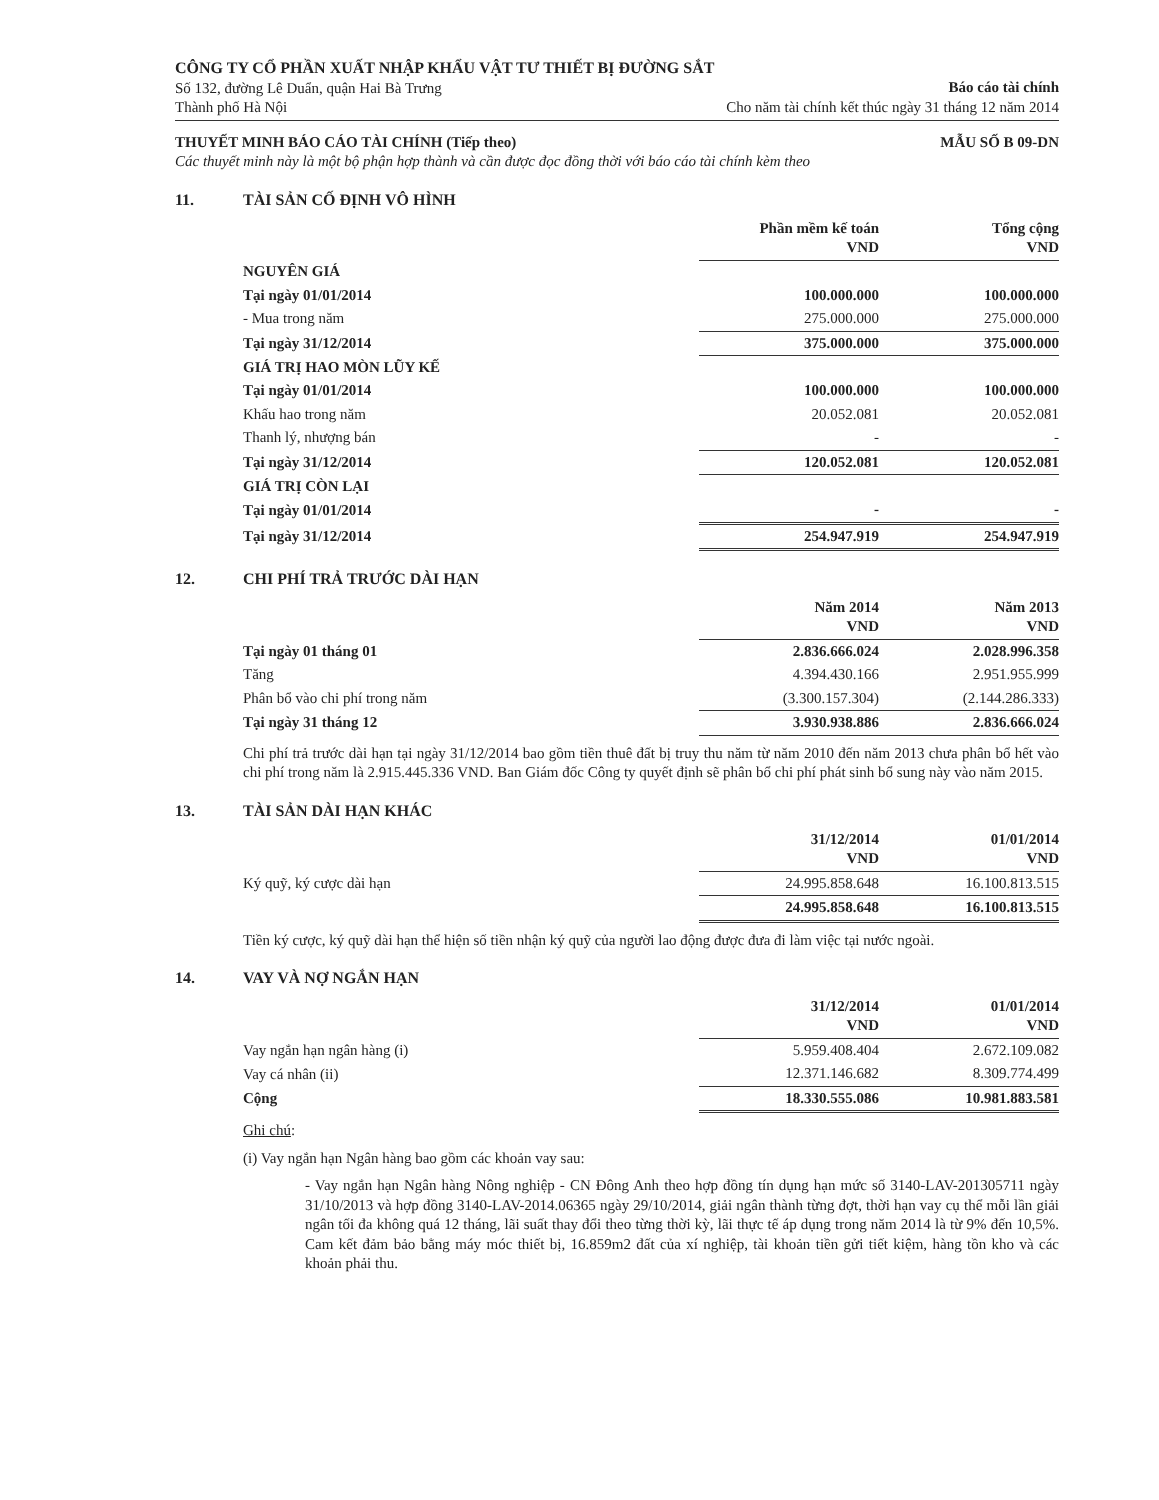CÔNG TY CỔ PHẦN XUẤT NHẬP KHẨU VẬT TƯ THIẾT BỊ ĐƯỜNG SẮT
Số 132, đường Lê Duẩn, quận Hai Bà Trưng
Thành phố Hà Nội
Báo cáo tài chính
Cho năm tài chính kết thúc ngày 31 tháng 12 năm 2014
THUYẾT MINH BÁO CÁO TÀI CHÍNH (Tiếp theo) MẪU SỐ B 09-DN
Các thuyết minh này là một bộ phận hợp thành và cần được đọc đồng thời với báo cáo tài chính kèm theo
11. TÀI SẢN CỐ ĐỊNH VÔ HÌNH
| | Phần mềm kế toán VND | Tổng cộng VND |
| --- | --- | --- |
| NGUYÊN GIÁ | | |
| Tại ngày 01/01/2014 | 100.000.000 | 100.000.000 |
| - Mua trong năm | 275.000.000 | 275.000.000 |
| Tại ngày 31/12/2014 | 375.000.000 | 375.000.000 |
| GIÁ TRỊ HAO MÒN LŨY KẾ | | |
| Tại ngày 01/01/2014 | 100.000.000 | 100.000.000 |
| Khấu hao trong năm | 20.052.081 | 20.052.081 |
| Thanh lý, nhượng bán | - | - |
| Tại ngày 31/12/2014 | 120.052.081 | 120.052.081 |
| GIÁ TRỊ CÒN LẠI | | |
| Tại ngày 01/01/2014 | - | - |
| Tại ngày 31/12/2014 | 254.947.919 | 254.947.919 |
12. CHI PHÍ TRẢ TRƯỚC DÀI HẠN
| | Năm 2014 VND | Năm 2013 VND |
| --- | --- | --- |
| Tại ngày 01 tháng 01 | 2.836.666.024 | 2.028.996.358 |
| Tăng | 4.394.430.166 | 2.951.955.999 |
| Phân bổ vào chi phí trong năm | (3.300.157.304) | (2.144.286.333) |
| Tại ngày 31 tháng 12 | 3.930.938.886 | 2.836.666.024 |
Chi phí trả trước dài hạn tại ngày 31/12/2014 bao gồm tiền thuê đất bị truy thu năm từ năm 2010 đến năm 2013 chưa phân bổ hết vào chi phí trong năm là 2.915.445.336 VND. Ban Giám đốc Công ty quyết định sẽ phân bổ chi phí phát sinh bổ sung này vào năm 2015.
13. TÀI SẢN DÀI HẠN KHÁC
| | 31/12/2014 VND | 01/01/2014 VND |
| --- | --- | --- |
| Ký quỹ, ký cược dài hạn | 24.995.858.648 | 16.100.813.515 |
| | 24.995.858.648 | 16.100.813.515 |
Tiền ký cược, ký quỹ dài hạn thể hiện số tiền nhận ký quỹ của người lao động được đưa đi làm việc tại nước ngoài.
14. VAY VÀ NỢ NGẮN HẠN
| | 31/12/2014 VND | 01/01/2014 VND |
| --- | --- | --- |
| Vay ngắn hạn ngân hàng (i) | 5.959.408.404 | 2.672.109.082 |
| Vay cá nhân (ii) | 12.371.146.682 | 8.309.774.499 |
| Cộng | 18.330.555.086 | 10.981.883.581 |
Ghi chú:
(i) Vay ngắn hạn Ngân hàng bao gồm các khoản vay sau:
- Vay ngắn hạn Ngân hàng Nông nghiệp - CN Đông Anh theo hợp đồng tín dụng hạn mức số 3140-LAV-201305711 ngày 31/10/2013 và hợp đồng 3140-LAV-2014.06365 ngày 29/10/2014, giải ngân thành từng đợt, thời hạn vay cụ thể mỗi lần giải ngân tối đa không quá 12 tháng, lãi suất thay đổi theo từng thời kỳ, lãi thực tế áp dụng trong năm 2014 là từ 9% đến 10,5%. Cam kết đảm bảo bằng máy móc thiết bị, 16.859m2 đất của xí nghiệp, tài khoản tiền gửi tiết kiệm, hàng tồn kho và các khoản phải thu.